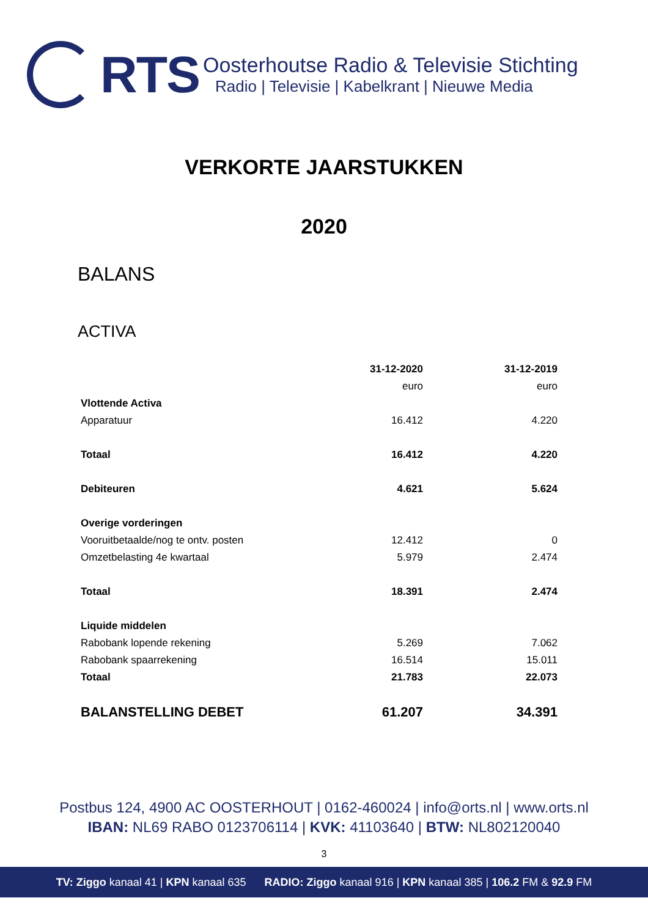RTS
Oosterhoutse Radio & Televisie Stichting
Radio | Televisie | Kabelkrant | Nieuwe Media
VERKORTE JAARSTUKKEN
2020
BALANS
ACTIVA
| | 31-12-2020 | 31-12-2019 |
| --- | --- | --- |
| | euro | euro |
| Vlottende Activa | | |
| Apparatuur | 16.412 | 4.220 |
| Totaal | 16.412 | 4.220 |
| Debiteuren | 4.621 | 5.624 |
| Overige vorderingen | | |
| Vooruitbetaalde/nog te ontv. posten | 12.412 | 0 |
| Omzetbelasting 4e kwartaal | 5.979 | 2.474 |
| Totaal | 18.391 | 2.474 |
| Liquide middelen | | |
| Rabobank lopende rekening | 5.269 | 7.062 |
| Rabobank spaarrekening | 16.514 | 15.011 |
| Totaal | 21.783 | 22.073 |
| BALANSTELLING DEBET | 61.207 | 34.391 |
Postbus 124, 4900 AC OOSTERHOUT | 0162-460024 | info@orts.nl | www.orts.nl
IBAN: NL69 RABO 0123706114 | KVK: 41103640 | BTW: NL802120040
3
TV: Ziggo kanaal 41 | KPN kanaal 635 RADIO: Ziggo kanaal 916 | KPN kanaal 385 | 106.2 FM & 92.9 FM